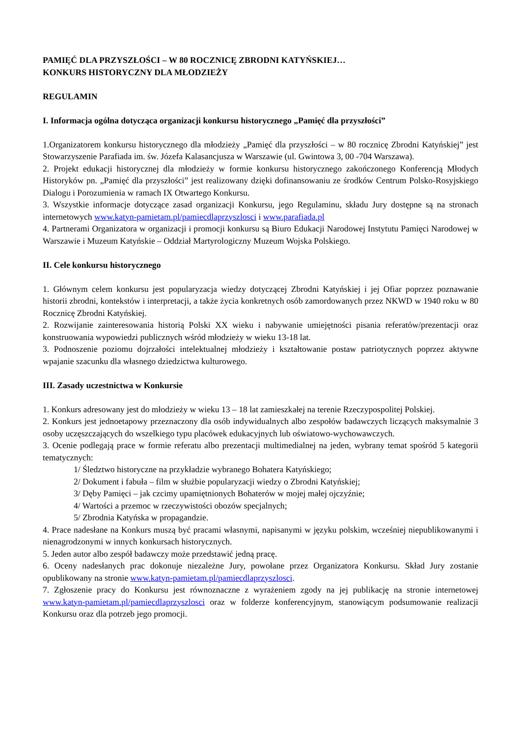PAMIĘĆ DLA PRZYSZŁOŚCI – W 80 ROCZNICĘ ZBRODNI KATYŃSKIEJ…
KONKURS HISTORYCZNY DLA MŁODZIEŻY
REGULAMIN
I. Informacja ogólna dotycząca organizacji konkursu historycznego „Pamięć dla przyszłości”
1.Organizatorem konkursu historycznego dla młodzieży „Pamięć dla przyszłości – w 80 rocznicę Zbrodni Katyńskiej” jest Stowarzyszenie Parafiada im. św. Józefa Kalasancjusza w Warszawie (ul. Gwintowa 3, 00 -704 Warszawa).
2. Projekt edukacji historycznej dla młodzieży w formie konkursu historycznego zakończonego Konferencją Młodych Historyków pn. „Pamięć dla przyszłości” jest realizowany dzięki dofinansowaniu ze środków Centrum Polsko-Rosyjskiego Dialogu i Porozumienia w ramach IX Otwartego Konkursu.
3. Wszystkie informacje dotyczące zasad organizacji Konkursu, jego Regulaminu, składu Jury dostępne są na stronach internetowych www.katyn-pamietam.pl/pamiecdlaprzyszlosci i www.parafiada.pl
4. Partnerami Organizatora w organizacji i promocji konkursu są Biuro Edukacji Narodowej Instytutu Pamięci Narodowej w Warszawie i Muzeum Katyńskie – Oddział Martyrologiczny Muzeum Wojska Polskiego.
II. Cele konkursu historycznego
1. Głównym celem konkursu jest popularyzacja wiedzy dotyczącej Zbrodni Katyńskiej i jej Ofiar poprzez poznawanie historii zbrodni, kontekstów i interpretacji, a także życia konkretnych osób zamordowanych przez NKWD w 1940 roku w 80 Rocznicę Zbrodni Katyńskiej.
2. Rozwijanie zainteresowania historią Polski XX wieku i nabywanie umiejętności pisania referatów/prezentacji oraz konstruowania wypowiedzi publicznych wśród młodzieży w wieku 13-18 lat.
3. Podnoszenie poziomu dojrzałości intelektualnej młodzieży i kształtowanie postaw patriotycznych poprzez aktywne wpajanie szacunku dla własnego dziedzictwa kulturowego.
III. Zasady uczestnictwa w Konkursie
1. Konkurs adresowany jest do młodzieży w wieku 13 – 18 lat zamieszkałej na terenie Rzeczypospolitej Polskiej.
2. Konkurs jest jednoetapowy przeznaczony dla osób indywidualnych albo zespołów badawczych liczących maksymalnie 3 osoby uczęszczających do wszelkiego typu placówek edukacyjnych lub oświatowo-wychowawczych.
3. Ocenie podlegają prace w formie referatu albo prezentacji multimedialnej na jeden, wybrany temat spośród 5 kategorii tematycznych:
1/ Śledztwo historyczne na przykładzie wybranego Bohatera Katyńskiego;
2/ Dokument i fabuła – film w służbie popularyzacji wiedzy o Zbrodni Katyńskiej;
3/ Dęby Pamięci – jak czcimy upamiętnionych Bohaterów w mojej małej ojczyźnie;
4/ Wartości a przemoc w rzeczywistości obozów specjalnych;
5/ Zbrodnia Katyńska w propagandzie.
4. Prace nadesłane na Konkurs muszą być pracami własnymi, napisanymi w języku polskim, wcześniej niepublikowanymi i nienagrodzonymi w innych konkursach historycznych.
5. Jeden autor albo zespół badawczy może przedstawić jedną pracę.
6. Oceny nadesłanych prac dokonuje niezależne Jury, powołane przez Organizatora Konkursu. Skład Jury zostanie opublikowany na stronie www.katyn-pamietam.pl/pamiecdlaprzyszlosci.
7. Zgłoszenie pracy do Konkursu jest równoznaczne z wyrażeniem zgody na jej publikację na stronie internetowej www.katyn-pamietam.pl/pamiecdlaprzyszlosci oraz w folderze konferencyjnym, stanowiącym podsumowanie realizacji Konkursu oraz dla potrzeb jego promocji.